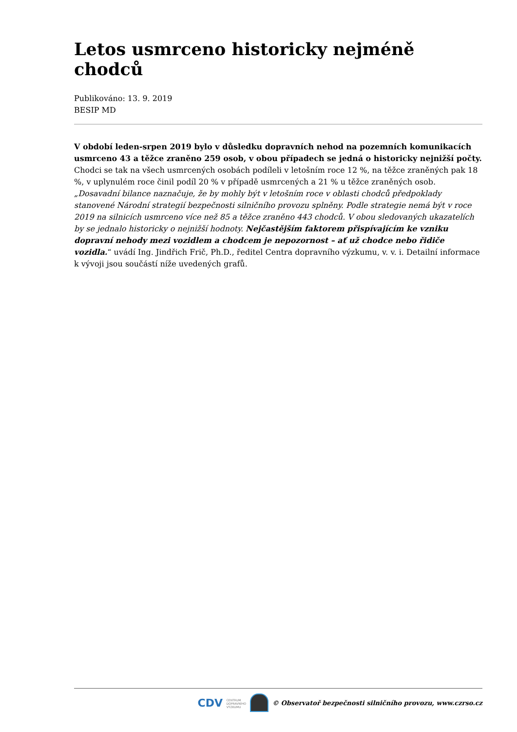Letos usmrceno historicky nejméně chodců
Publikováno: 13. 9. 2019
BESIP MD
V období leden-srpen 2019 bylo v důsledku dopravních nehod na pozemních komunikacích usmrceno 43 a těžce zraněno 259 osob, v obou případech se jedná o historicky nejnižší počty. Chodci se tak na všech usmrcených osobách podíleli v letošním roce 12 %, na těžce zraněných pak 18 %, v uplynulém roce činil podíl 20 % v případě usmrcených a 21 % u těžce zraněných osob. „Dosavadní bilance naznačuje, že by mohly být v letošním roce v oblasti chodců předpoklady stanovené Národní strategií bezpečnosti silničního provozu splněny. Podle strategie nemá být v roce 2019 na silnicích usmrceno více než 85 a těžce zraněno 443 chodců. V obou sledovaných ukazatelích by se jednalo historicky o nejnižší hodnoty. Nejčastějším faktorem přispívajícím ke vzniku dopravní nehody mezi vozidlem a chodcem je nepozornost – ať už chodce nebo řidiče vozidla.“ uvádí Ing. Jindřich Frič, Ph.D., ředitel Centra dopravního výzkumu, v. v. i. Detailní informace k vývoji jsou součástí níže uvedených grafů.
CDV CENTRUM
DOPRAVNÍHO
VÝZKUMU
© Observatoř bezpečnosti silničního provozu, www.czrso.cz